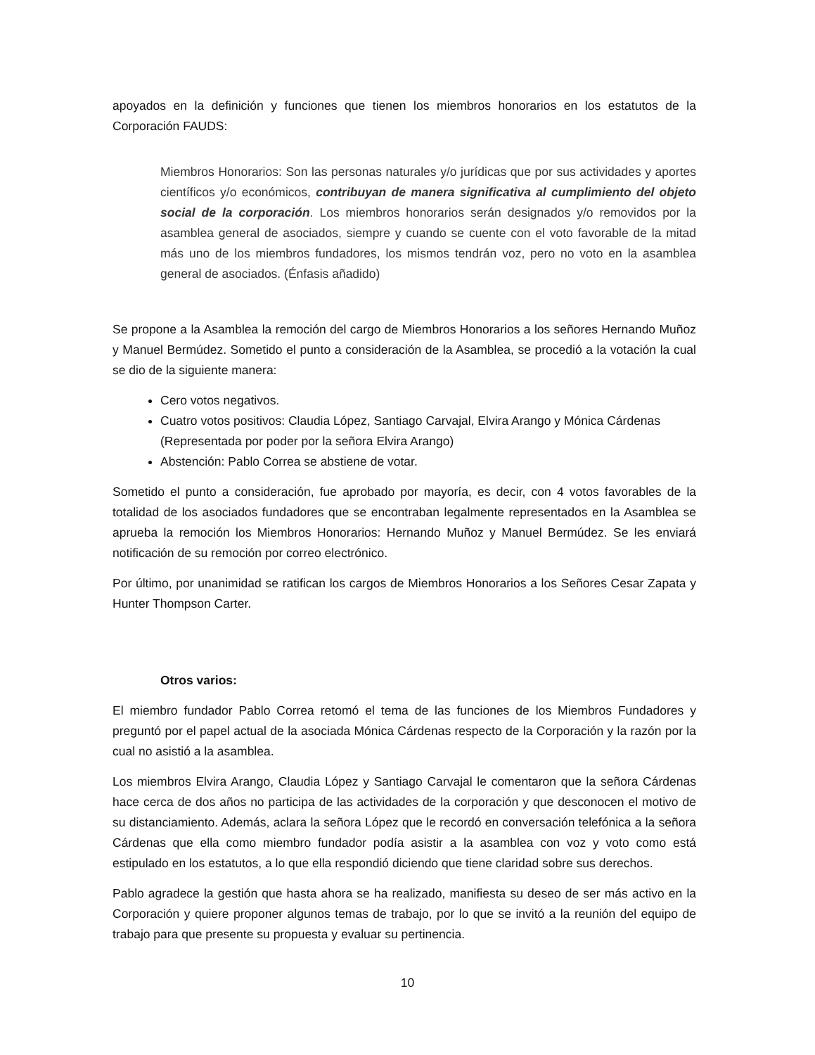apoyados en la definición y funciones que tienen los miembros honorarios en los estatutos de la Corporación FAUDS:
Miembros Honorarios: Son las personas naturales y/o jurídicas que por sus actividades y aportes científicos y/o económicos, contribuyan de manera significativa al cumplimiento del objeto social de la corporación. Los miembros honorarios serán designados y/o removidos por la asamblea general de asociados, siempre y cuando se cuente con el voto favorable de la mitad más uno de los miembros fundadores, los mismos tendrán voz, pero no voto en la asamblea general de asociados. (Énfasis añadido)
Se propone a la Asamblea la remoción del cargo de Miembros Honorarios a los señores Hernando Muñoz y Manuel Bermúdez. Sometido el punto a consideración de la Asamblea, se procedió a la votación la cual se dio de la siguiente manera:
Cero votos negativos.
Cuatro votos positivos: Claudia López, Santiago Carvajal, Elvira Arango y Mónica Cárdenas (Representada por poder por la señora Elvira Arango)
Abstención: Pablo Correa se abstiene de votar.
Sometido el punto a consideración, fue aprobado por mayoría, es decir, con 4 votos favorables de la totalidad de los asociados fundadores que se encontraban legalmente representados en la Asamblea se aprueba la remoción los Miembros Honorarios: Hernando Muñoz y Manuel Bermúdez. Se les enviará notificación de su remoción por correo electrónico.
Por último, por unanimidad se ratifican los cargos de Miembros Honorarios a los Señores Cesar Zapata y Hunter Thompson Carter.
Otros varios:
El miembro fundador Pablo Correa retomó el tema de las funciones de los Miembros Fundadores y preguntó por el papel actual de la asociada Mónica Cárdenas respecto de la Corporación y la razón por la cual no asistió a la asamblea.
Los miembros Elvira Arango, Claudia López y Santiago Carvajal le comentaron que la señora Cárdenas hace cerca de dos años no participa de las actividades de la corporación y que desconocen el motivo de su distanciamiento. Además, aclara la señora López que le recordó en conversación telefónica a la señora Cárdenas que ella como miembro fundador podía asistir a la asamblea con voz y voto como está estipulado en los estatutos, a lo que ella respondió diciendo que tiene claridad sobre sus derechos.
Pablo agradece la gestión que hasta ahora se ha realizado, manifiesta su deseo de ser más activo en la Corporación y quiere proponer algunos temas de trabajo, por lo que se invitó a la reunión del equipo de trabajo para que presente su propuesta y evaluar su pertinencia.
10